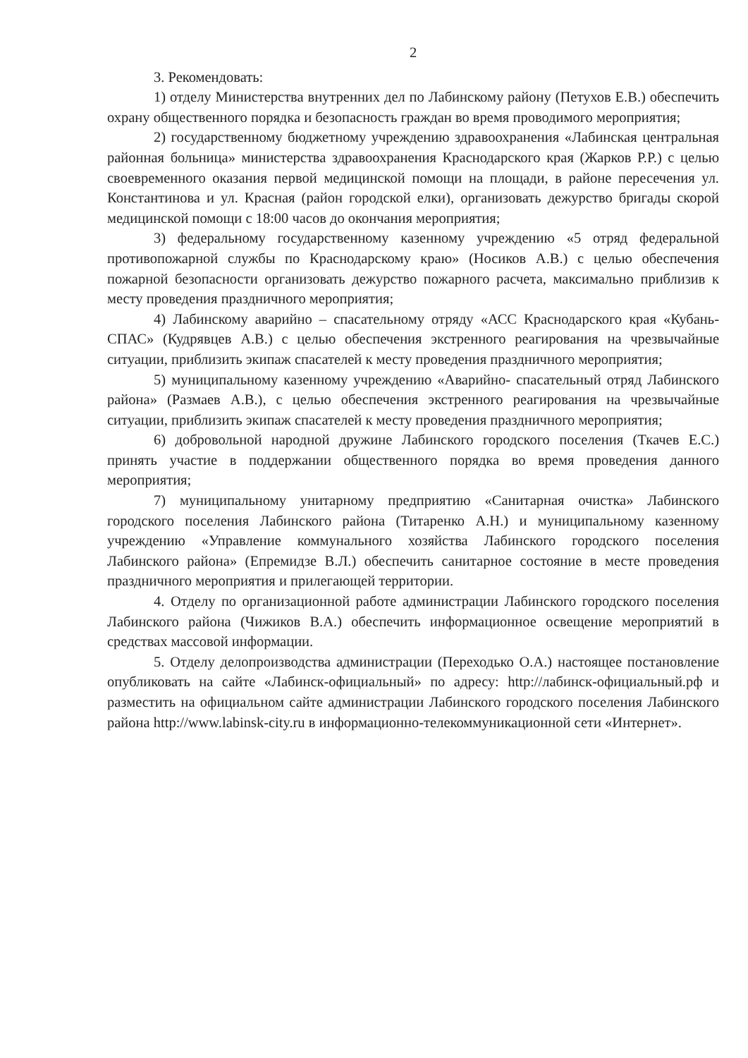2
3. Рекомендовать:
1) отделу Министерства внутренних дел по Лабинскому району (Петухов Е.В.) обеспечить охрану общественного порядка и безопасность граждан во время проводимого мероприятия;
2) государственному бюджетному учреждению здравоохранения «Лабинская центральная районная больница» министерства здравоохранения Краснодарского края (Жарков Р.Р.) с целью своевременного оказания первой медицинской помощи на площади, в районе пересечения ул. Константинова и ул. Красная (район городской елки), организовать дежурство бригады скорой медицинской помощи с 18:00 часов до окончания мероприятия;
3) федеральному государственному казенному учреждению «5 отряд федеральной противопожарной службы по Краснодарскому краю» (Носиков А.В.) с целью обеспечения пожарной безопасности организовать дежурство пожарного расчета, максимально приблизив к месту проведения праздничного мероприятия;
4) Лабинскому аварийно – спасательному отряду «АСС Краснодарского края «Кубань-СПАС» (Кудрявцев А.В.) с целью обеспечения экстренного реагирования на чрезвычайные ситуации, приблизить экипаж спасателей к месту проведения праздничного мероприятия;
5) муниципальному казенному учреждению «Аварийно- спасательный отряд Лабинского района» (Размаев А.В.), с целью обеспечения экстренного реагирования на чрезвычайные ситуации, приблизить экипаж спасателей к месту проведения праздничного мероприятия;
6) добровольной народной дружине Лабинского городского поселения (Ткачев Е.С.) принять участие в поддержании общественного порядка во время проведения данного мероприятия;
7) муниципальному унитарному предприятию «Санитарная очистка» Лабинского городского поселения Лабинского района (Титаренко А.Н.) и муниципальному казенному учреждению «Управление коммунального хозяйства Лабинского городского поселения Лабинского района» (Епремидзе В.Л.) обеспечить санитарное состояние в месте проведения праздничного мероприятия и прилегающей территории.
4. Отделу по организационной работе администрации Лабинского городского поселения Лабинского района (Чижиков В.А.) обеспечить информационное освещение мероприятий в средствах массовой информации.
5. Отделу делопроизводства администрации (Переходько О.А.) настоящее постановление опубликовать на сайте «Лабинск-официальный» по адресу: http://лабинск-официальный.рф и разместить на официальном сайте администрации Лабинского городского поселения Лабинского района http://www.labinsk-city.ru в информационно-телекоммуникационной сети «Интернет».